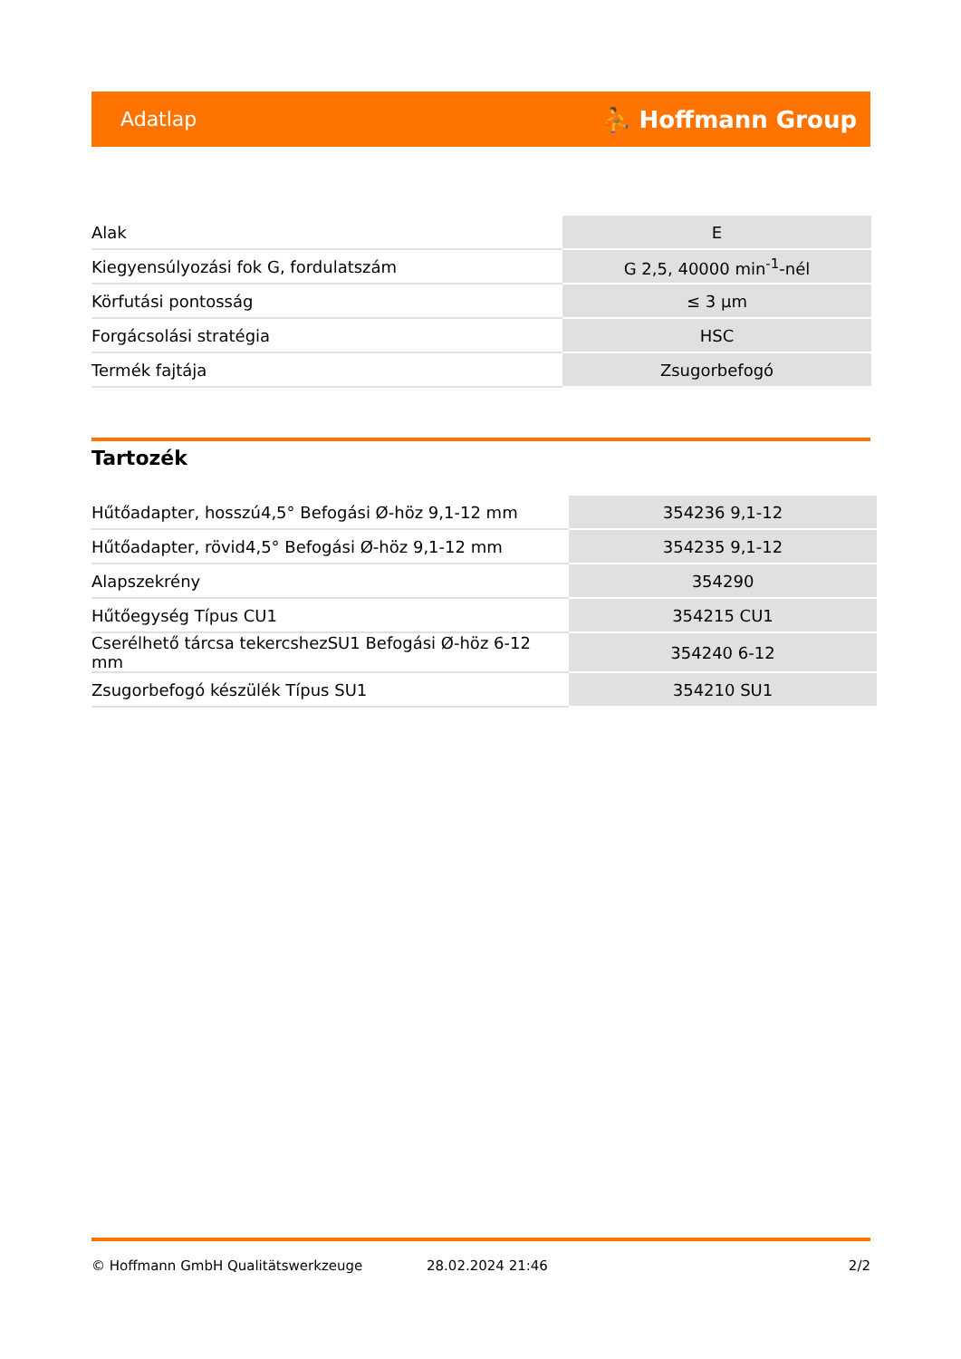Adatlap ⛹ Hoffmann Group
| Alak | E |
| Kiegyensúlyozási fok G, fordulatszám | G 2,5, 40000 min<sup>-1</sup>-nél |
| Körfutási pontosság | ≤ 3 µm |
| Forgácsolási stratégia | HSC |
| Termék fajtája | Zsugorbefogó |
Tartozék
| Hűtőadapter, hosszú4,5° Befogási Ø-höz 9,1-12 mm | 354236 9,1-12 |
| Hűtőadapter, rövid4,5° Befogási Ø-höz 9,1-12 mm | 354235 9,1-12 |
| Alapszekrény | 354290 |
| Hűtőegység Típus CU1 | 354215 CU1 |
| Cserélhető tárcsa tekercshezSU1 Befogási Ø-höz 6-12 mm | 354240 6-12 |
| Zsugorbefogó készülék Típus SU1 | 354210 SU1 |
© Hoffmann GmbH Qualitätswerkzeuge 28.02.2024 21:46 2/2